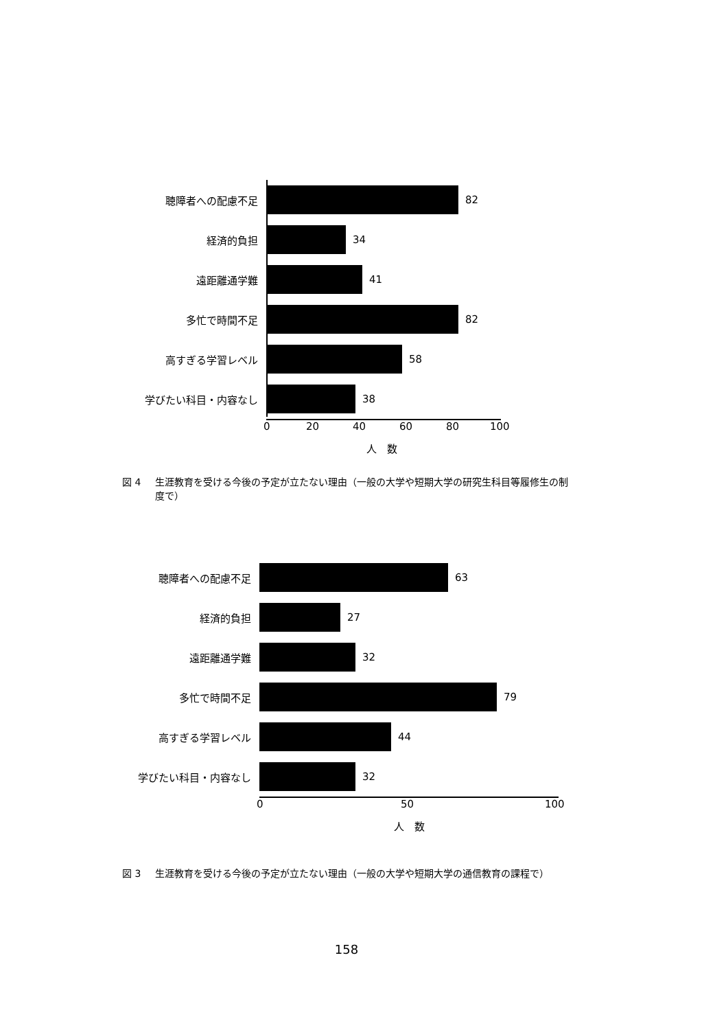聴障者への配慮不足 82
経済的負担 34
遠距離通学難 41
多忙で時間不足 82
高すぎる学習レベル 58
学びたい科目・内容なし 38
0 20 40 60 80 100
人　数
図 4 生涯教育を受ける今後の予定が立たない理由（一般の大学や短期大学の研究生科目等履修生の制度で）
聴障者への配慮不足 63
経済的負担 27
遠距離通学難 32
多忙で時間不足 79
高すぎる学習レベル 44
学びたい科目・内容なし 32
0 50 100
人　数
図 3 生涯教育を受ける今後の予定が立たない理由（一般の大学や短期大学の通信教育の課程で）
158